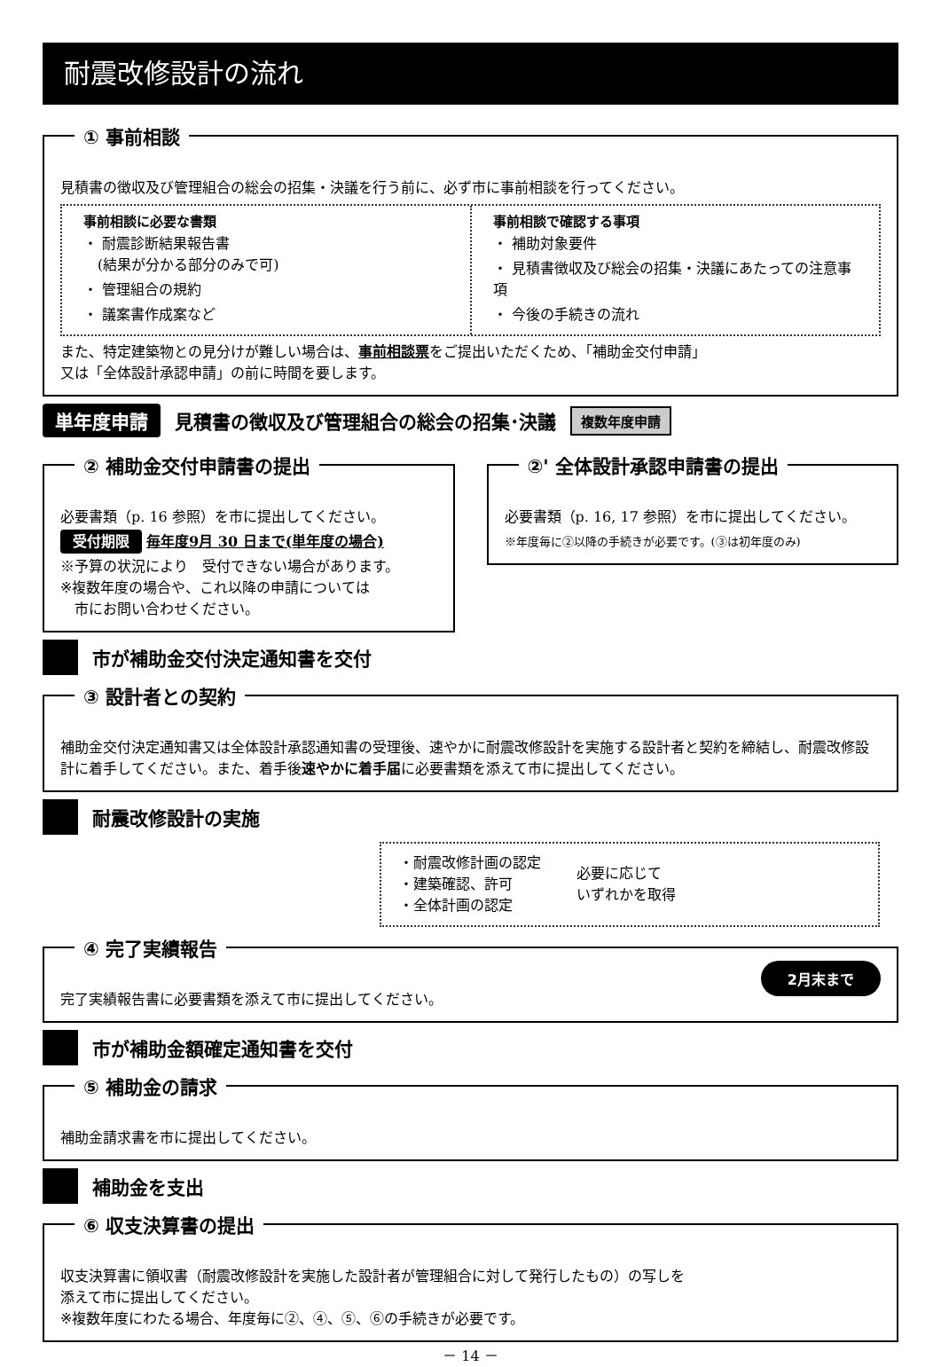耐震改修設計の流れ
① 事前相談
見積書の徴収及び管理組合の総会の招集・決議を行う前に、必ず市に事前相談を行ってください。
事前相談に必要な書類
・ 耐震診断結果報告書
　(結果が分かる部分のみで可)
・ 管理組合の規約
・ 議案書作成案など
事前相談で確認する事項
・ 補助対象要件
・ 見積書徴収及び総会の招集・決議にあたっての注意事項
・ 今後の手続きの流れ
また、特定建築物との見分けが難しい場合は、事前相談票をご提出いただくため、「補助金交付申請」
又は「全体設計承認申請」の前に時間を要します。
単年度申請 見積書の徴収及び管理組合の総会の招集･決議 複数年度申請
② 補助金交付申請書の提出
必要書類（p. 16 参照）を市に提出してください。
受付期限 毎年度9月 30 日まで(単年度の場合)
※予算の状況により　受付できない場合があります。
※複数年度の場合や、これ以降の申請については
　市にお問い合わせください。
②' 全体設計承認申請書の提出
必要書類（p. 16, 17 参照）を市に提出してください。
※年度毎に②以降の手続きが必要です。(③は初年度のみ)
市が補助金交付決定通知書を交付
③ 設計者との契約
補助金交付決定通知書又は全体設計承認通知書の受理後、速やかに耐震改修設計を実施する設計者と契約を締結し、耐震改修設計に着手してください。また、着手後速やかに着手届に必要書類を添えて市に提出してください。
耐震改修設計の実施
・耐震改修計画の認定
・建築確認、許可
・全体計画の認定
必要に応じて
いずれかを取得
④ 完了実績報告
2月末まで
完了実績報告書に必要書類を添えて市に提出してください。
市が補助金額確定通知書を交付
⑤ 補助金の請求
補助金請求書を市に提出してください。
補助金を支出
⑥ 収支決算書の提出
収支決算書に領収書（耐震改修設計を実施した設計者が管理組合に対して発行したもの）の写しを
添えて市に提出してください。
※複数年度にわたる場合、年度毎に②、④、⑤、⑥の手続きが必要です。
－ 14 －